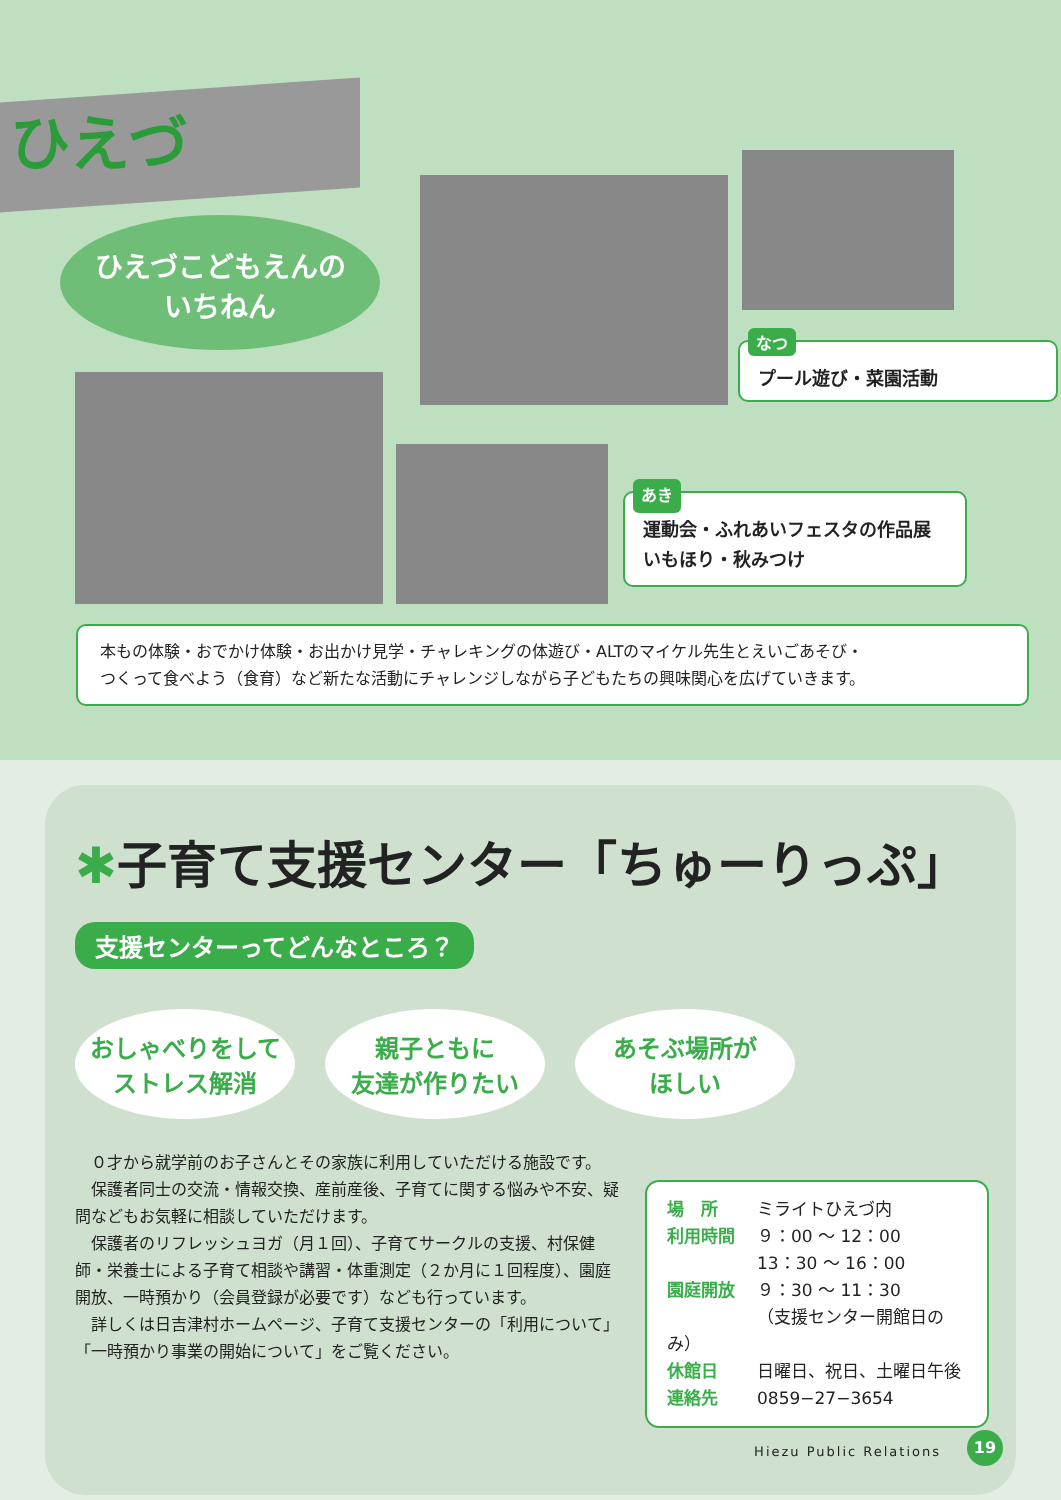ひえづ
ひえづこどもえんの
いちねん
なつ
プール遊び・菜園活動
あき
運動会・ふれあいフェスタの作品展
いもほり・秋みつけ
本もの体験・おでかけ体験・お出かけ見学・チャレキングの体遊び・ALTのマイケル先生とえいごあそび・
つくって食べよう（食育）など新たな活動にチャレンジしながら子どもたちの興味関心を広げていきます。
✱子育て支援センター「ちゅーりっぷ」
支援センターってどんなところ？
おしゃべりをして
ストレス解消
親子ともに
友達が作りたい
あそぶ場所が
ほしい
　０才から就学前のお子さんとその家族に利用していただける施設です。
　保護者同士の交流・情報交換、産前産後、子育てに関する悩みや不安、疑問などもお気軽に相談していただけます。
　保護者のリフレッシュヨガ（月１回）、子育てサークルの支援、村保健師・栄養士による子育て相談や講習・体重測定（２か月に１回程度）、園庭開放、一時預かり（会員登録が必要です）なども行っています。
　詳しくは日吉津村ホームページ、子育て支援センターの「利用について」「一時預かり事業の開始について」をご覧ください。
場　所 ミライトひえづ内
利用時間 ９：00 ～ 12：00
13：30 ～ 16：00
園庭開放 ９：30 ～ 11：30
（支援センター開館日のみ）
休館日 日曜日、祝日、土曜日午後
連絡先 0859−27−3654
Hiezu Public Relations
19